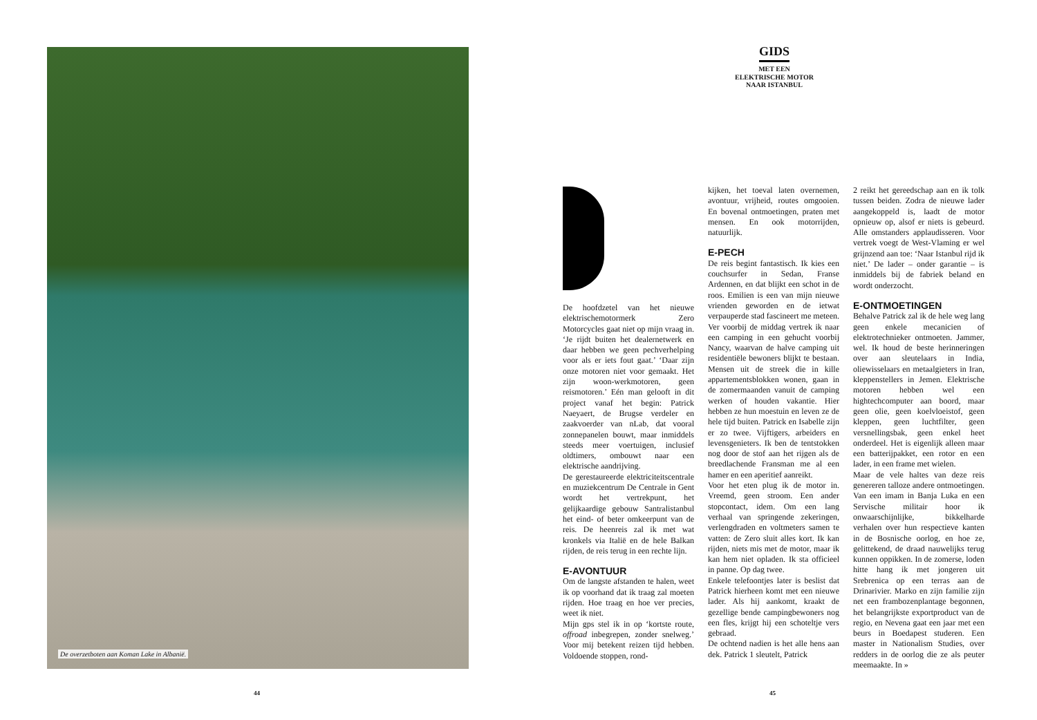De overzetboten aan Koman Lake in Albanië.
44
GIDS
MET EEN
ELEKTRISCHE MOTOR
NAAR ISTANBUL
De hoofdzetel van het nieuwe elektrischemotormerk Zero Motorcycles gaat niet op mijn vraag in. ‘Je rijdt buiten het dealernetwerk en daar hebben we geen pechverhelping voor als er iets fout gaat.’ ‘Daar zijn onze motoren niet voor gemaakt. Het zijn woon-werkmotoren, geen reismotoren.’ Eén man gelooft in dit project vanaf het begin: Patrick Naeyaert, de Brugse verdeler en zaakvoerder van nLab, dat vooral zonnepanelen bouwt, maar inmiddels steeds meer voertuigen, inclusief oldtimers, ombouwt naar een elektrische aandrijving.
De gerestaureerde elektriciteitscentrale en muziekcentrum De Centrale in Gent wordt het vertrekpunt, het gelijkaardige gebouw Santralistanbul het eind- of beter omkeerpunt van de reis. De heenreis zal ik met wat kronkels via Italië en de hele Balkan rijden, de reis terug in een rechte lijn.
E-AVONTUUR
Om de langste afstanden te halen, weet ik op voorhand dat ik traag zal moeten rijden. Hoe traag en hoe ver precies, weet ik niet.
Mijn gps stel ik in op ‘kortste route, offroad inbegrepen, zonder snelweg.’ Voor mij betekent reizen tijd hebben. Voldoende stoppen, rond-
kijken, het toeval laten overnemen, avontuur, vrijheid, routes omgooien. En bovenal ontmoetingen, praten met mensen. En ook motorrijden, natuurlijk.
E-PECH
De reis begint fantastisch. Ik kies een couchsurfer in Sedan, Franse Ardennen, en dat blijkt een schot in de roos. Emilien is een van mijn nieuwe vrienden geworden en de ietwat verpauperde stad fascineert me meteen. Ver voorbij de middag vertrek ik naar een camping in een gehucht voorbij Nancy, waarvan de halve camping uit residentiële bewoners blijkt te bestaan. Mensen uit de streek die in kille appartementsblokken wonen, gaan in de zomermaanden vanuit de camping werken of houden vakantie. Hier hebben ze hun moestuin en leven ze de hele tijd buiten. Patrick en Isabelle zijn er zo twee. Vijftigers, arbeiders en levensgenieters. Ik ben de tentstokken nog door de stof aan het rijgen als de breedlachende Fransman me al een hamer en een aperitief aanreikt.
Voor het eten plug ik de motor in. Vreemd, geen stroom. Een ander stopcontact, idem. Om een lang verhaal van springende zekeringen, verlengdraden en voltmeters samen te vatten: de Zero sluit alles kort. Ik kan rijden, niets mis met de motor, maar ik kan hem niet opladen. Ik sta officieel in panne. Op dag twee.
Enkele telefoontjes later is beslist dat Patrick hierheen komt met een nieuwe lader. Als hij aankomt, kraakt de gezellige bende campingbewoners nog een fles, krijgt hij een schoteltje vers gebraad.
De ochtend nadien is het alle hens aan dek. Patrick 1 sleutelt, Patrick
2 reikt het gereedschap aan en ik tolk tussen beiden. Zodra de nieuwe lader aangekoppeld is, laadt de motor opnieuw op, alsof er niets is gebeurd. Alle omstanders applaudisseren. Voor vertrek voegt de West-Vlaming er wel grijnzend aan toe: ‘Naar Istanbul rijd ik niet.’ De lader – onder garantie – is inmiddels bij de fabriek beland en wordt onderzocht.
E-ONTMOETINGEN
Behalve Patrick zal ik de hele weg lang geen enkele mecanicien of elektrotechnieker ontmoeten. Jammer, wel. Ik houd de beste herinneringen over aan sleutelaars in India, oliewisselaars en metaalgieters in Iran, kleppenstellers in Jemen. Elektrische motoren hebben wel een hightechcomputer aan boord, maar geen olie, geen koelvloeistof, geen kleppen, geen luchtfilter, geen versnellingsbak, geen enkel heet onderdeel. Het is eigenlijk alleen maar een batterijpakket, een rotor en een lader, in een frame met wielen.
Maar de vele haltes van deze reis genereren talloze andere ontmoetingen. Van een imam in Banja Luka en een Servische militair hoor ik onwaarschijnlijke, bikkelharde verhalen over hun respectieve kanten in de Bosnische oorlog, en hoe ze, gelittekend, de draad nauwelijks terug kunnen oppikken. In de zomerse, loden hitte hang ik met jongeren uit Srebrenica op een terras aan de Drinarivier. Marko en zijn familie zijn net een frambozenplantage begonnen, het belangrijkste exportproduct van de regio, en Nevena gaat een jaar met een beurs in Boedapest studeren. Een master in Nationalism Studies, over redders in de oorlog die ze als peuter meemaakte. In »
45